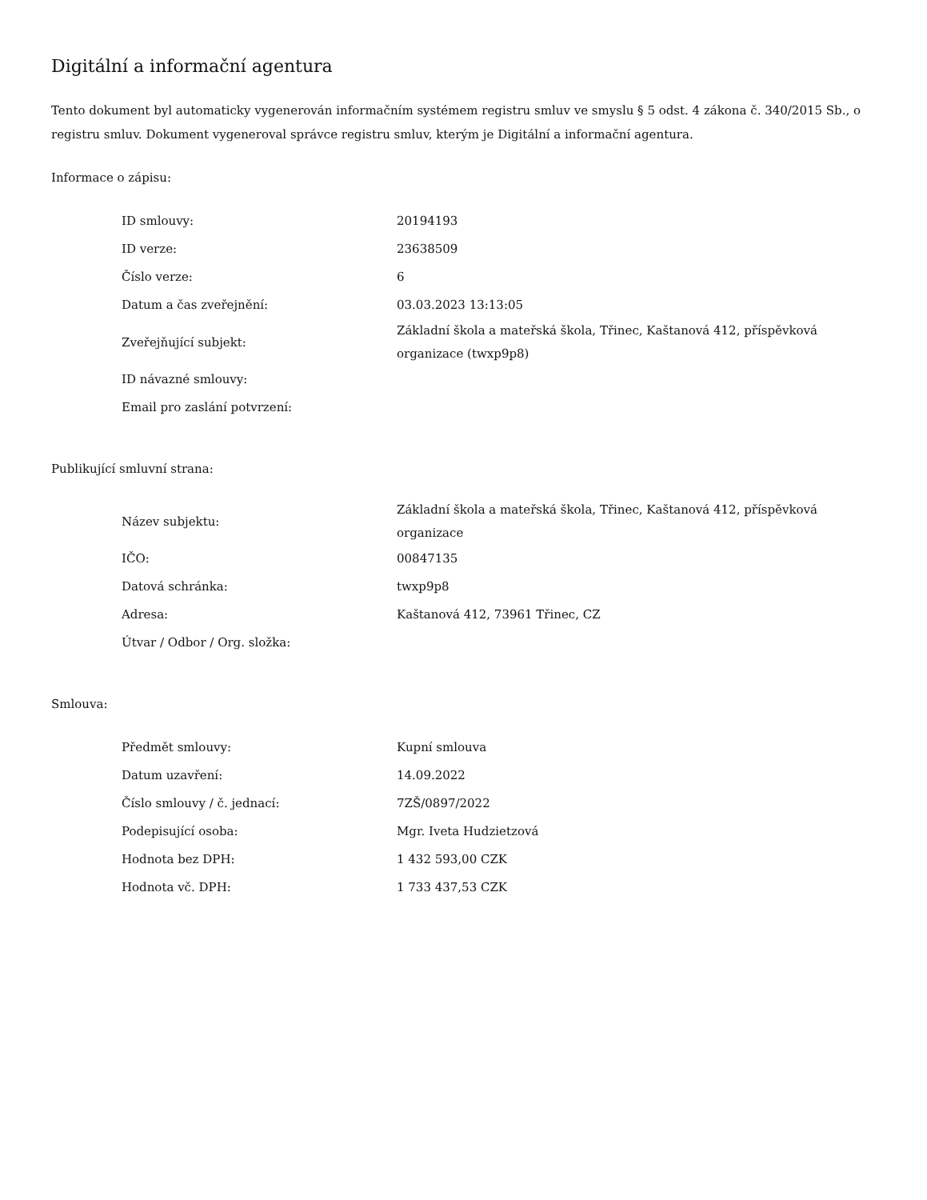Digitální a informační agentura
Tento dokument byl automaticky vygenerován informačním systémem registru smluv ve smyslu § 5 odst. 4 zákona č. 340/2015 Sb., o registru smluv. Dokument vygeneroval správce registru smluv, kterým je Digitální a informační agentura.
Informace o zápisu:
| ID smlouvy: | 20194193 |
| ID verze: | 23638509 |
| Číslo verze: | 6 |
| Datum a čas zveřejnění: | 03.03.2023 13:13:05 |
| Zveřejňující subjekt: | Základní škola a mateřská škola, Třinec, Kaštanová 412, příspěvková organizace (twxp9p8) |
| ID návazné smlouvy: | |
| Email pro zaslání potvrzení: | |
Publikující smluvní strana:
| Název subjektu: | Základní škola a mateřská škola, Třinec, Kaštanová 412, příspěvková organizace |
| IČO: | 00847135 |
| Datová schránka: | twxp9p8 |
| Adresa: | Kaštanová 412, 73961 Třinec, CZ |
| Útvar / Odbor / Org. složka: | |
Smlouva:
| Předmět smlouvy: | Kupní smlouva |
| Datum uzavření: | 14.09.2022 |
| Číslo smlouvy / č. jednací: | 7ZŠ/0897/2022 |
| Podepisující osoba: | Mgr. Iveta Hudzietzová |
| Hodnota bez DPH: | 1 432 593,00 CZK |
| Hodnota vč. DPH: | 1 733 437,53 CZK |